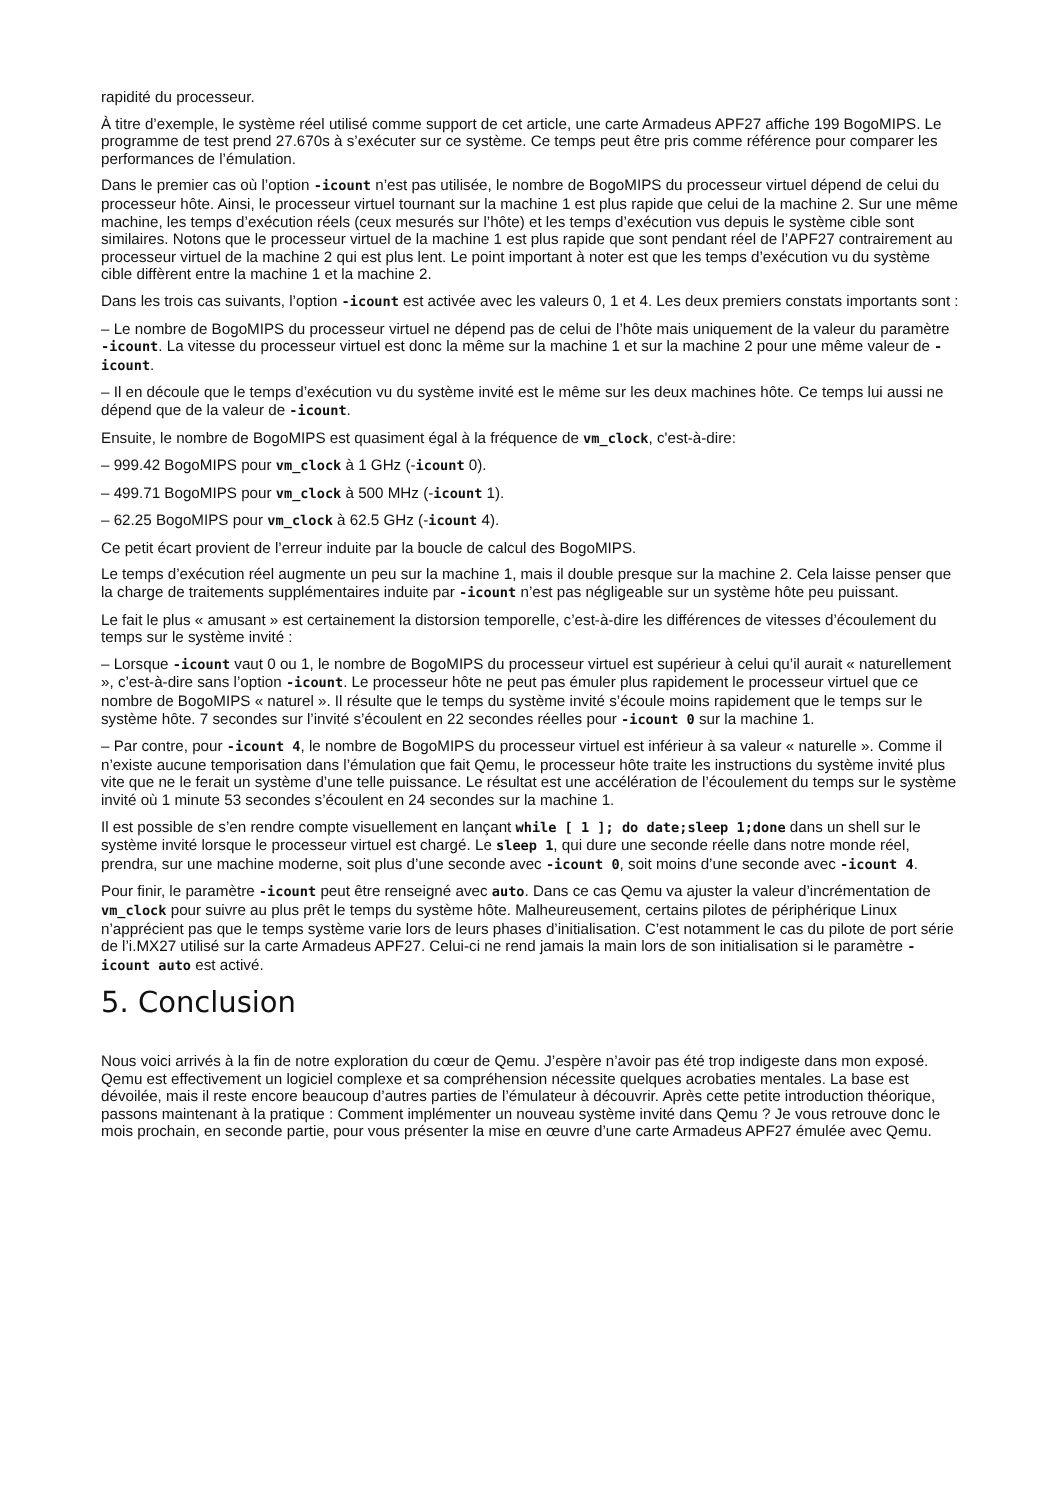rapidité du processeur.
À titre d’exemple, le système réel utilisé comme support de cet article, une carte Armadeus APF27 affiche 199 BogoMIPS. Le programme de test prend 27.670s à s’exécuter sur ce système. Ce temps peut être pris comme référence pour comparer les performances de l’émulation.
Dans le premier cas où l’option -icount n’est pas utilisée, le nombre de BogoMIPS du processeur virtuel dépend de celui du processeur hôte. Ainsi, le processeur virtuel tournant sur la machine 1 est plus rapide que celui de la machine 2. Sur une même machine, les temps d’exécution réels (ceux mesurés sur l’hôte) et les temps d’exécution vus depuis le système cible sont similaires. Notons que le processeur virtuel de la machine 1 est plus rapide que sont pendant réel de l’APF27 contrairement au processeur virtuel de la machine 2 qui est plus lent. Le point important à noter est que les temps d’exécution vu du système cible diffèrent entre la machine 1 et la machine 2.
Dans les trois cas suivants, l’option -icount est activée avec les valeurs 0, 1 et 4. Les deux premiers constats importants sont :
– Le nombre de BogoMIPS du processeur virtuel ne dépend pas de celui de l’hôte mais uniquement de la valeur du paramètre -icount. La vitesse du processeur virtuel est donc la même sur la machine 1 et sur la machine 2 pour une même valeur de -icount.
– Il en découle que le temps d’exécution vu du système invité est le même sur les deux machines hôte. Ce temps lui aussi ne dépend que de la valeur de -icount.
Ensuite, le nombre de BogoMIPS est quasiment égal à la fréquence de vm_clock, c'est-à-dire:
– 999.42 BogoMIPS pour vm_clock à 1 GHz (-icount 0).
– 499.71 BogoMIPS pour vm_clock à 500 MHz (-icount 1).
– 62.25 BogoMIPS pour vm_clock à 62.5 GHz (-icount 4).
Ce petit écart provient de l’erreur induite par la boucle de calcul des BogoMIPS.
Le temps d’exécution réel augmente un peu sur la machine 1, mais il double presque sur la machine 2. Cela laisse penser que la charge de traitements supplémentaires induite par -icount n’est pas négligeable sur un système hôte peu puissant.
Le fait le plus « amusant » est certainement la distorsion temporelle, c’est-à-dire les différences de vitesses d’écoulement du temps sur le système invité :
– Lorsque -icount vaut 0 ou 1, le nombre de BogoMIPS du processeur virtuel est supérieur à celui qu’il aurait « naturellement », c’est-à-dire sans l’option -icount. Le processeur hôte ne peut pas émuler plus rapidement le processeur virtuel que ce nombre de BogoMIPS « naturel ». Il résulte que le temps du système invité s’écoule moins rapidement que le temps sur le système hôte. 7 secondes sur l’invité s’écoulent en 22 secondes réelles pour -icount 0 sur la machine 1.
– Par contre, pour -icount 4, le nombre de BogoMIPS du processeur virtuel est inférieur à sa valeur « naturelle ». Comme il n’existe aucune temporisation dans l’émulation que fait Qemu, le processeur hôte traite les instructions du système invité plus vite que ne le ferait un système d’une telle puissance. Le résultat est une accélération de l’écoulement du temps sur le système invité où 1 minute 53 secondes s’écoulent en 24 secondes sur la machine 1.
Il est possible de s’en rendre compte visuellement en lançant while [ 1 ]; do date;sleep 1;done dans un shell sur le système invité lorsque le processeur virtuel est chargé. Le sleep 1, qui dure une seconde réelle dans notre monde réel, prendra, sur une machine moderne, soit plus d’une seconde avec -icount 0, soit moins d’une seconde avec -icount 4.
Pour finir, le paramètre -icount peut être renseigné avec auto. Dans ce cas Qemu va ajuster la valeur d’incrémentation de vm_clock pour suivre au plus prêt le temps du système hôte. Malheureusement, certains pilotes de périphérique Linux n’apprécient pas que le temps système varie lors de leurs phases d’initialisation. C’est notamment le cas du pilote de port série de l’i.MX27 utilisé sur la carte Armadeus APF27. Celui-ci ne rend jamais la main lors de son initialisation si le paramètre -icount auto est activé.
5. Conclusion
Nous voici arrivés à la fin de notre exploration du cœur de Qemu. J’espère n’avoir pas été trop indigeste dans mon exposé. Qemu est effectivement un logiciel complexe et sa compréhension nécessite quelques acrobaties mentales. La base est dévoilée, mais il reste encore beaucoup d’autres parties de l’émulateur à découvrir. Après cette petite introduction théorique, passons maintenant à la pratique : Comment implémenter un nouveau système invité dans Qemu ? Je vous retrouve donc le mois prochain, en seconde partie, pour vous présenter la mise en œuvre d’une carte Armadeus APF27 émulée avec Qemu.